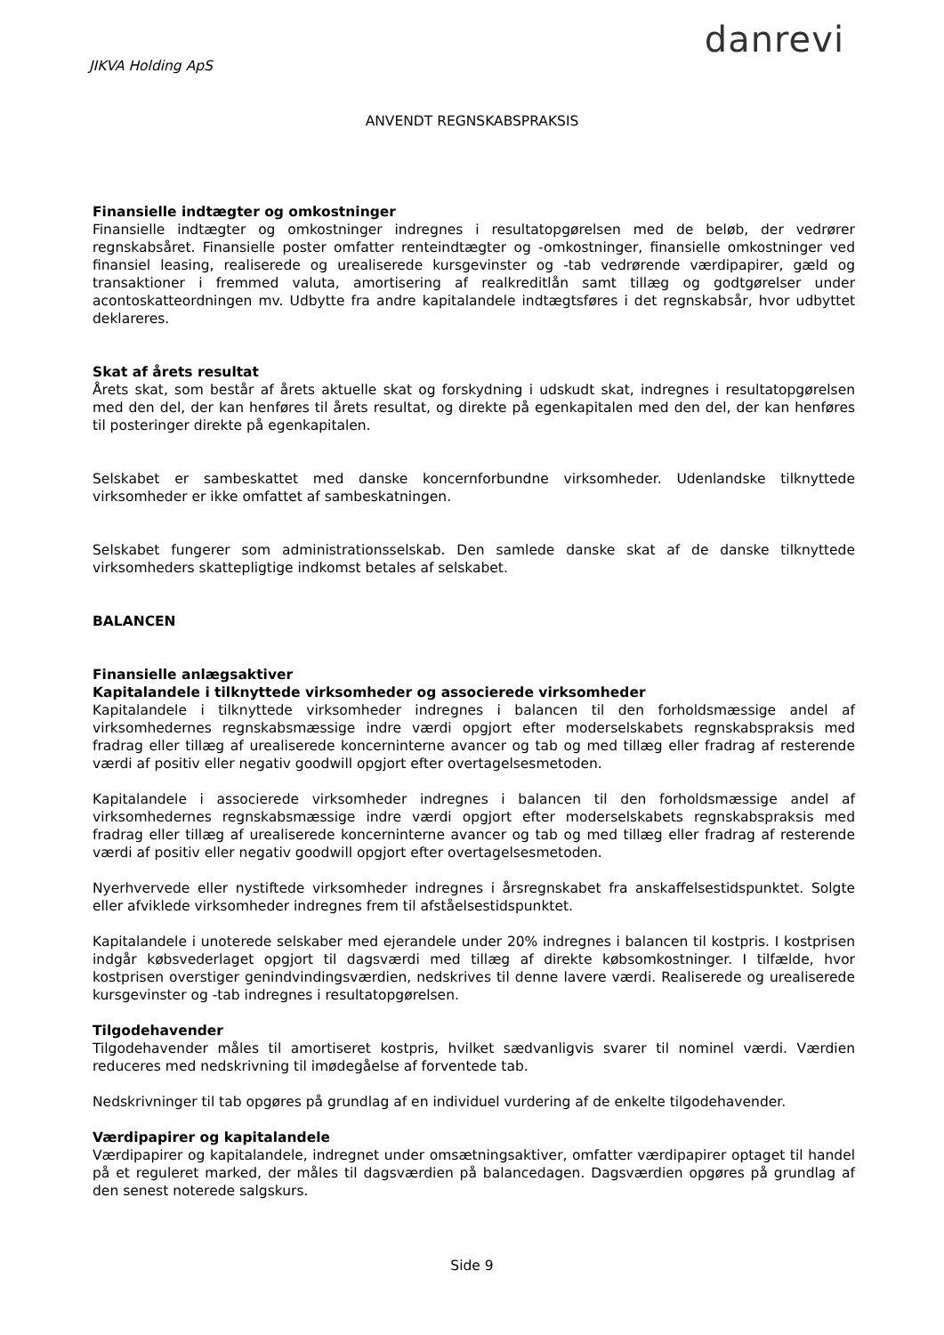JIKVA Holding ApS
danrevi
ANVENDT REGNSKABSPRAKSIS
Finansielle indtægter og omkostninger
Finansielle indtægter og omkostninger indregnes i resultatopgørelsen med de beløb, der vedrører regnskabsåret. Finansielle poster omfatter renteindtægter og -omkostninger, finansielle omkostninger ved finansiel leasing, realiserede og urealiserede kursgevinster og -tab vedrørende værdipapirer, gæld og transaktioner i fremmed valuta, amortisering af realkreditlån samt tillæg og godtgørelser under acontoskatteordningen mv. Udbytte fra andre kapitalandele indtægtsføres i det regnskabsår, hvor udbyttet deklareres.
Skat af årets resultat
Årets skat, som består af årets aktuelle skat og forskydning i udskudt skat, indregnes i resultatopgørelsen med den del, der kan henføres til årets resultat, og direkte på egenkapitalen med den del, der kan henføres til posteringer direkte på egenkapitalen.
Selskabet er sambeskattet med danske koncernforbundne virksomheder. Udenlandske tilknyttede virksomheder er ikke omfattet af sambeskatningen.
Selskabet fungerer som administrationsselskab. Den samlede danske skat af de danske tilknyttede virksomheders skattepligtige indkomst betales af selskabet.
BALANCEN
Finansielle anlægsaktiver
Kapitalandele i tilknyttede virksomheder og associerede virksomheder
Kapitalandele i tilknyttede virksomheder indregnes i balancen til den forholdsmæssige andel af virksomhedernes regnskabsmæssige indre værdi opgjort efter moderselskabets regnskabspraksis med fradrag eller tillæg af urealiserede koncerninterne avancer og tab og med tillæg eller fradrag af resterende værdi af positiv eller negativ goodwill opgjort efter overtagelsesmetoden.
Kapitalandele i associerede virksomheder indregnes i balancen til den forholdsmæssige andel af virksomhedernes regnskabsmæssige indre værdi opgjort efter moderselskabets regnskabspraksis med fradrag eller tillæg af urealiserede koncerninterne avancer og tab og med tillæg eller fradrag af resterende værdi af positiv eller negativ goodwill opgjort efter overtagelsesmetoden.
Nyerhvervede eller nystiftede virksomheder indregnes i årsregnskabet fra anskaffelsestidspunktet. Solgte eller afviklede virksomheder indregnes frem til afståelsestidspunktet.
Kapitalandele i unoterede selskaber med ejerandele under 20% indregnes i balancen til kostpris. I kostprisen indgår købsvederlaget opgjort til dagsværdi med tillæg af direkte købsomkostninger. I tilfælde, hvor kostprisen overstiger genindvindingsværdien, nedskrives til denne lavere værdi. Realiserede og urealiserede kursgevinster og -tab indregnes i resultatopgørelsen.
Tilgodehavender
Tilgodehavender måles til amortiseret kostpris, hvilket sædvanligvis svarer til nominel værdi. Værdien reduceres med nedskrivning til imødegåelse af forventede tab.
Nedskrivninger til tab opgøres på grundlag af en individuel vurdering af de enkelte tilgodehavender.
Værdipapirer og kapitalandele
Værdipapirer og kapitalandele, indregnet under omsætningsaktiver, omfatter værdipapirer optaget til handel på et reguleret marked, der måles til dagsværdien på balancedagen. Dagsværdien opgøres på grundlag af den senest noterede salgskurs.
Side 9